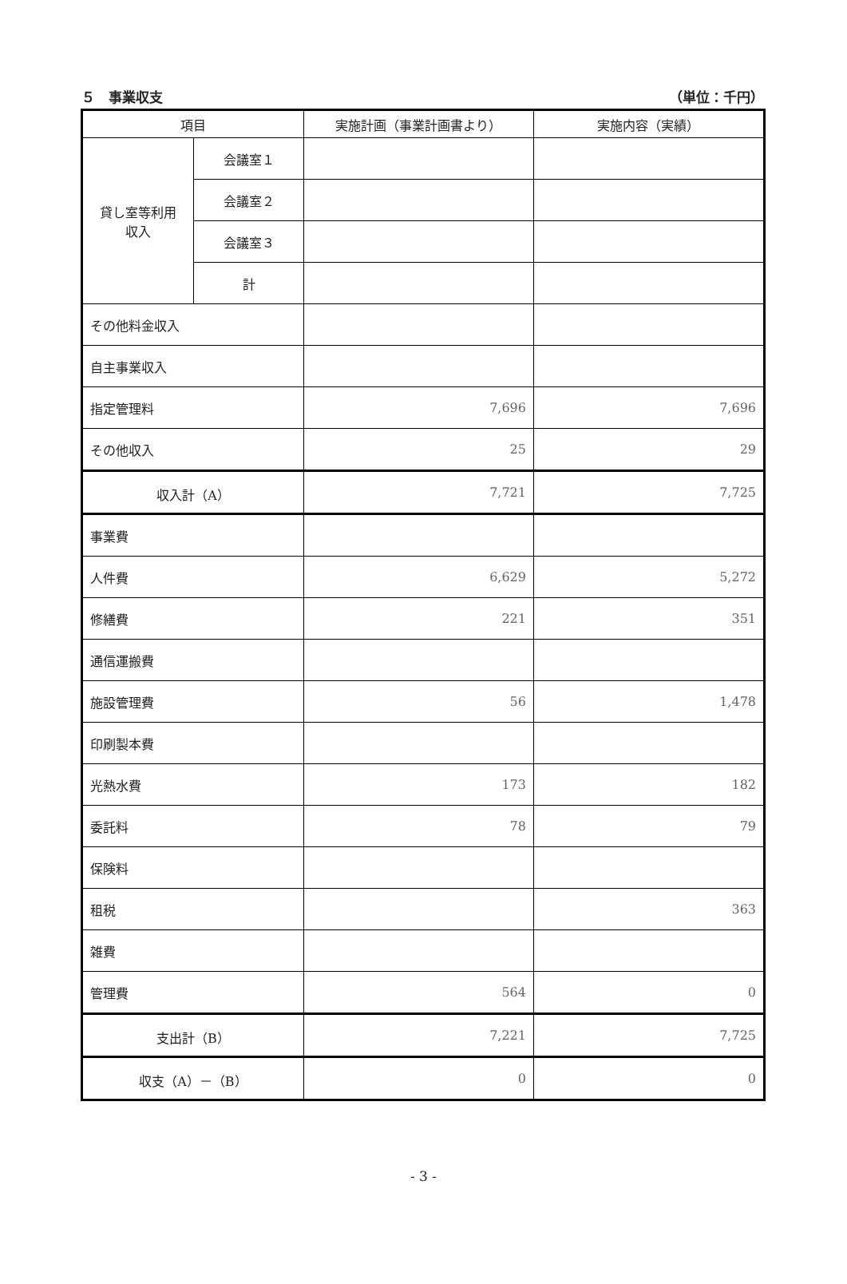５　事業収支 （単位：千円）
| 項目 | | 実施計画（事業計画書より） | 実施内容（実績） |
| --- | --- | --- | --- |
| 貸し室等利用 収入 | 会議室１ | | |
| | 会議室２ | | |
| | 会議室３ | | |
| | 計 | | |
| その他料金収入 | | | |
| 自主事業収入 | | | |
| 指定管理料 | | 7,696 | 7,696 |
| その他収入 | | 25 | 29 |
| 収入計（A） | | 7,721 | 7,725 |
| 事業費 | | | |
| 人件費 | | 6,629 | 5,272 |
| 修繕費 | | 221 | 351 |
| 通信運搬費 | | | |
| 施設管理費 | | 56 | 1,478 |
| 印刷製本費 | | | |
| 光熱水費 | | 173 | 182 |
| 委託料 | | 78 | 79 |
| 保険料 | | | |
| 租税 | | | 363 |
| 雑費 | | | |
| 管理費 | | 564 | 0 |
| 支出計（B） | | 7,221 | 7,725 |
| 収支（A）－（B） | | 0 | 0 |
- 3 -